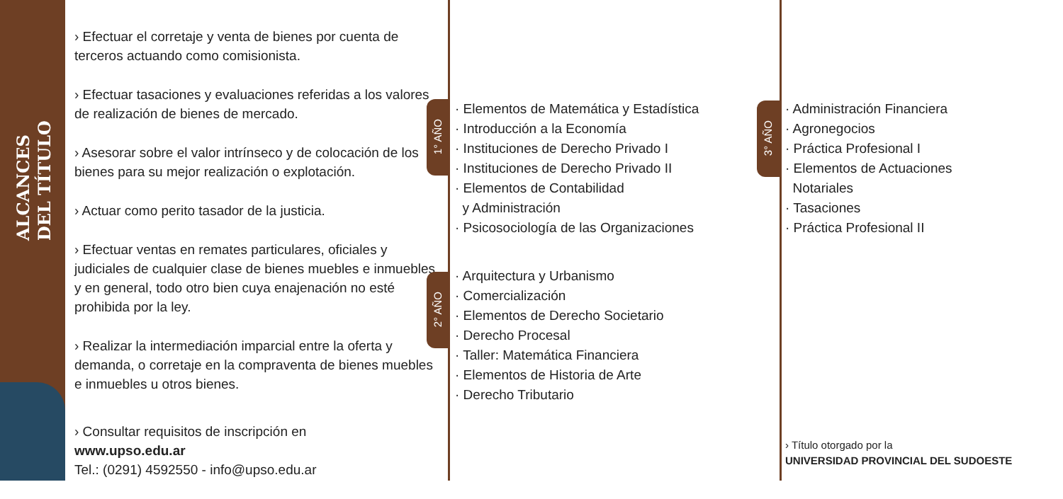ALCANCES
DEL TÍTULO
› Efectuar el corretaje y venta de bienes por cuenta de terceros actuando como comisionista.
› Efectuar tasaciones y evaluaciones referidas a los valores de realización de bienes de mercado.
› Asesorar sobre el valor intrínseco y de colocación de los bienes para su mejor realización o explotación.
› Actuar como perito tasador de la justicia.
› Efectuar ventas en remates particulares, oficiales y judiciales de cualquier clase de bienes muebles e inmuebles, y en general, todo otro bien cuya enajenación no esté prohibida por la ley.
› Realizar la intermediación imparcial entre la oferta y demanda, o corretaje en la compraventa de bienes muebles e inmuebles u otros bienes.
› Consultar requisitos de inscripción en
www.upso.edu.ar
Tel.: (0291) 4592550 - info@upso.edu.ar
1° AÑO
2° AÑO
3° AÑO
· Elementos de Matemática y Estadística
· Introducción a la Economía
· Instituciones de Derecho Privado I
· Instituciones de Derecho Privado II
· Elementos de Contabilidad
y Administración
· Psicosociología de las Organizaciones
· Arquitectura y Urbanismo
· Comercialización
· Elementos de Derecho Societario
· Derecho Procesal
· Taller: Matemática Financiera
· Elementos de Historia de Arte
· Derecho Tributario
· Administración Financiera
· Agronegocios
· Práctica Profesional I
· Elementos de Actuaciones
Notariales
· Tasaciones
· Práctica Profesional II
› Título otorgado por la
UNIVERSIDAD PROVINCIAL DEL SUDOESTE